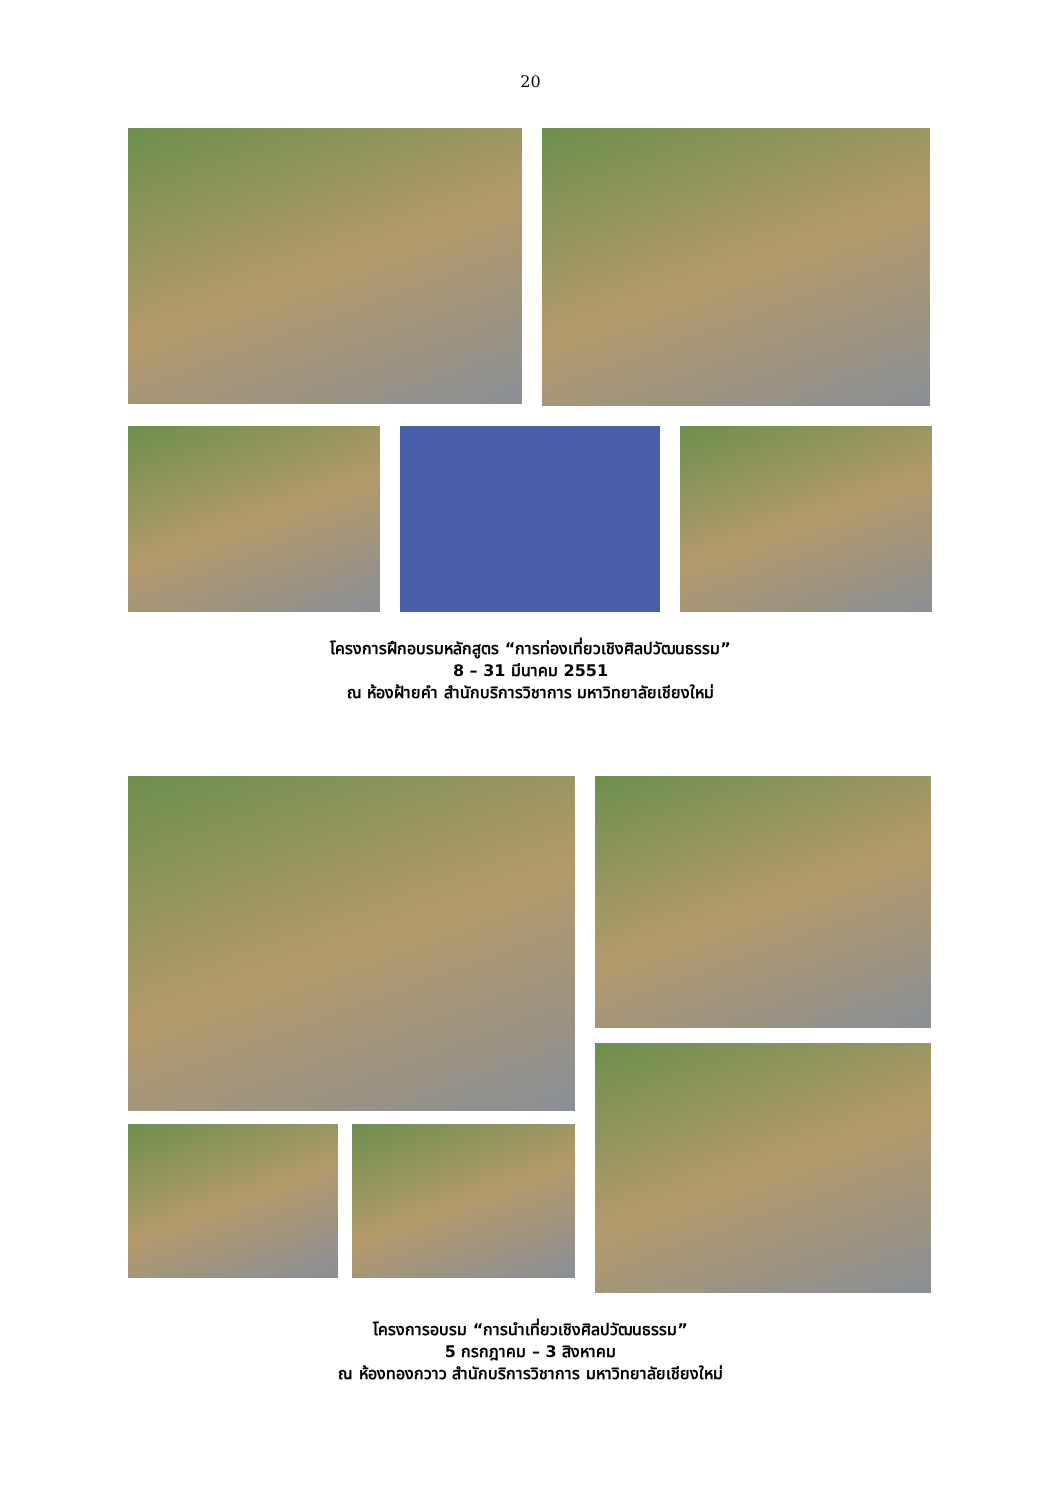20
โครงการฝึกอบรมหลักสูตร “การท่องเที่ยวเชิงศิลปวัฒนธรรม”
8 – 31 มีนาคม 2551
ณ ห้องฝ้ายคำ สำนักบริการวิชาการ มหาวิทยาลัยเชียงใหม่
โครงการอบรม “การนำเที่ยวเชิงศิลปวัฒนธรรม”
5 กรกฎาคม – 3 สิงหาคม
ณ ห้องทองกวาว สำนักบริการวิชาการ มหาวิทยาลัยเชียงใหม่